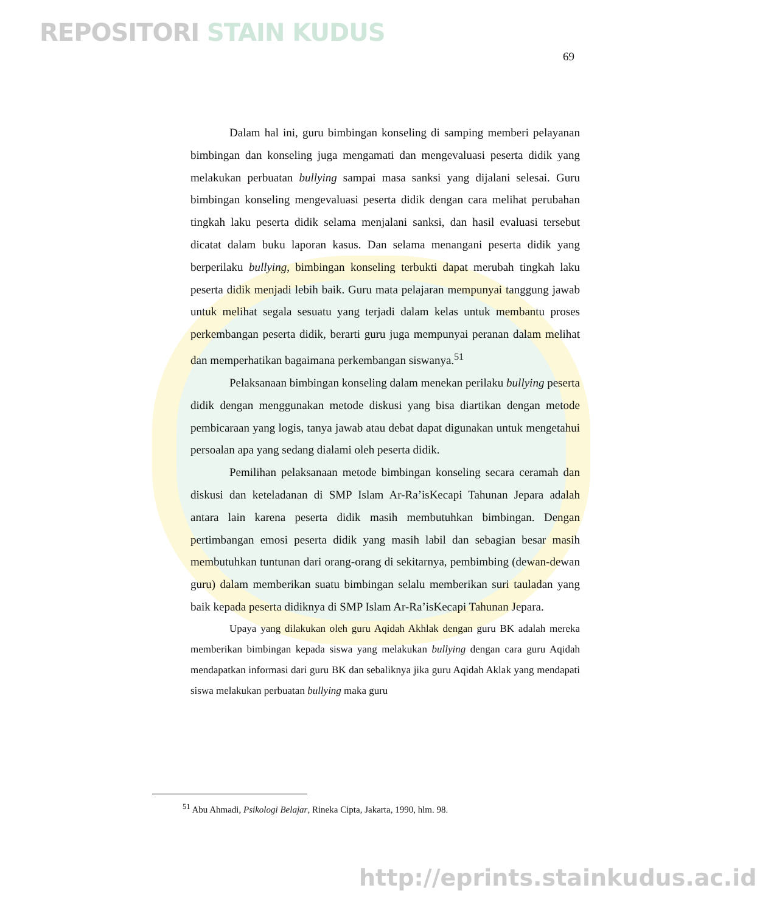REPOSITORI STAIN KUDUS
69
Dalam hal ini, guru bimbingan konseling di samping memberi pelayanan bimbingan dan konseling juga mengamati dan mengevaluasi peserta didik yang melakukan perbuatan bullying sampai masa sanksi yang dijalani selesai. Guru bimbingan konseling mengevaluasi peserta didik dengan cara melihat perubahan tingkah laku peserta didik selama menjalani sanksi, dan hasil evaluasi tersebut dicatat dalam buku laporan kasus. Dan selama menangani peserta didik yang berperilaku bullying, bimbingan konseling terbukti dapat merubah tingkah laku peserta didik menjadi lebih baik. Guru mata pelajaran mempunyai tanggung jawab untuk melihat segala sesuatu yang terjadi dalam kelas untuk membantu proses perkembangan peserta didik, berarti guru juga mempunyai peranan dalam melihat dan memperhatikan bagaimana perkembangan siswanya.<sup>51</sup>
Pelaksanaan bimbingan konseling dalam menekan perilaku bullying peserta didik dengan menggunakan metode diskusi yang bisa diartikan dengan metode pembicaraan yang logis, tanya jawab atau debat dapat digunakan untuk mengetahui persoalan apa yang sedang dialami oleh peserta didik.
Pemilihan pelaksanaan metode bimbingan konseling secara ceramah dan diskusi dan keteladanan di SMP Islam Ar-Ra’isKecapi Tahunan Jepara adalah antara lain karena peserta didik masih membutuhkan bimbingan. Dengan pertimbangan emosi peserta didik yang masih labil dan sebagian besar masih membutuhkan tuntunan dari orang-orang di sekitarnya, pembimbing (dewan-dewan guru) dalam memberikan suatu bimbingan selalu memberikan suri tauladan yang baik kepada peserta didiknya di SMP Islam Ar-Ra’isKecapi Tahunan Jepara.
Upaya yang dilakukan oleh guru Aqidah Akhlak dengan guru BK adalah mereka memberikan bimbingan kepada siswa yang melakukan bullying dengan cara guru Aqidah mendapatkan informasi dari guru BK dan sebaliknya jika guru Aqidah Aklak yang mendapati siswa melakukan perbuatan bullying maka guru
<sup>51</sup> Abu Ahmadi, Psikologi Belajar, Rineka Cipta, Jakarta, 1990, hlm. 98.
http://eprints.stainkudus.ac.id